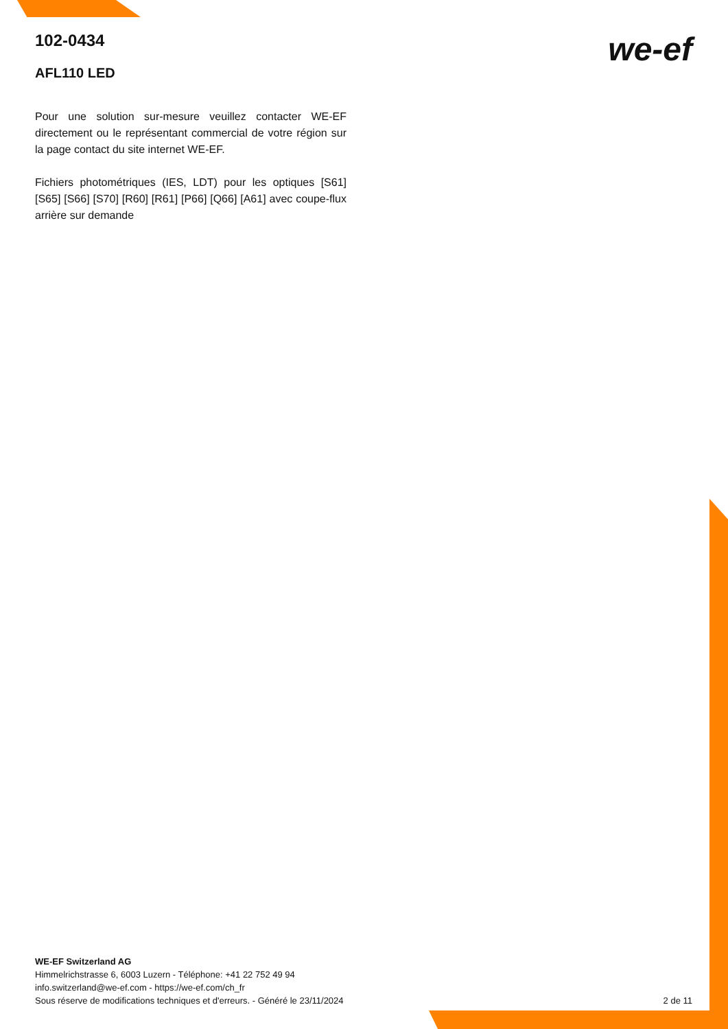102-0434
AFL110 LED
Pour une solution sur-mesure veuillez contacter WE-EF directement ou le représentant commercial de votre région sur la page contact du site internet WE-EF.
Fichiers photométriques (IES, LDT) pour les optiques [S61] [S65] [S66] [S70] [R60] [R61] [P66] [Q66] [A61] avec coupe-flux arrière sur demande
we-ef
WE-EF Switzerland AG
Himmelrichstrasse 6, 6003 Luzern - Téléphone: +41 22 752 49 94
info.switzerland@we-ef.com - https://we-ef.com/ch_fr
Sous réserve de modifications techniques et d'erreurs. - Généré le 23/11/2024 2 de 11